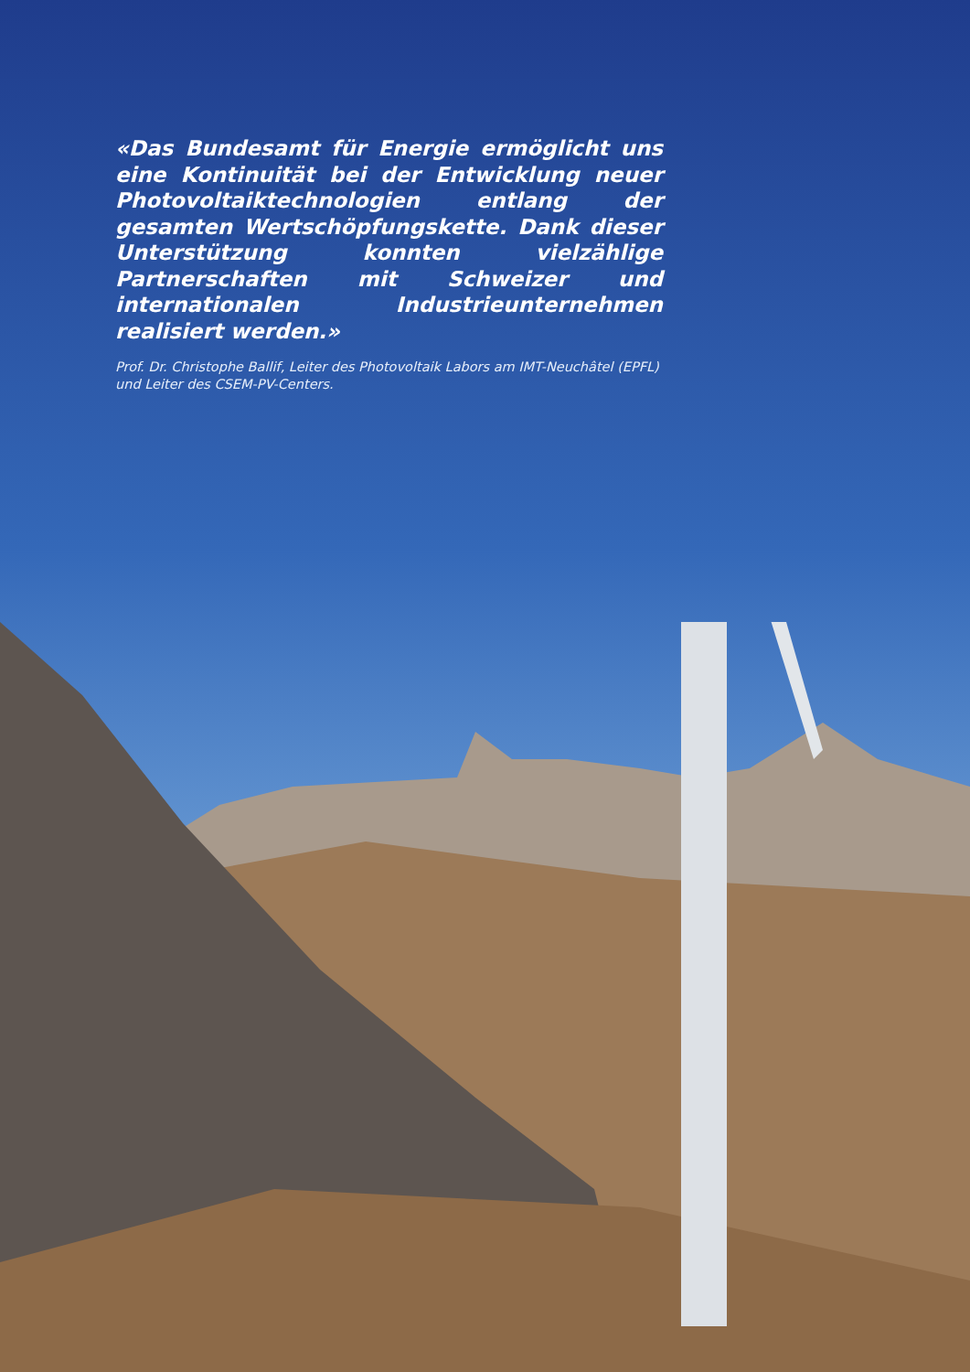«Das Bundesamt für Energie ermöglicht uns eine Kontinuität bei der Entwicklung neuer Photovoltaiktechnologien entlang der gesamten Wertschöpfungskette. Dank dieser Unterstützung konnten vielzählige Partnerschaften mit Schweizer und internationalen Industrieunternehmen realisiert werden.»
Prof. Dr. Christophe Ballif, Leiter des Photovoltaik Labors am IMT-Neuchâtel (EPFL) und Leiter des CSEM-PV-Centers.